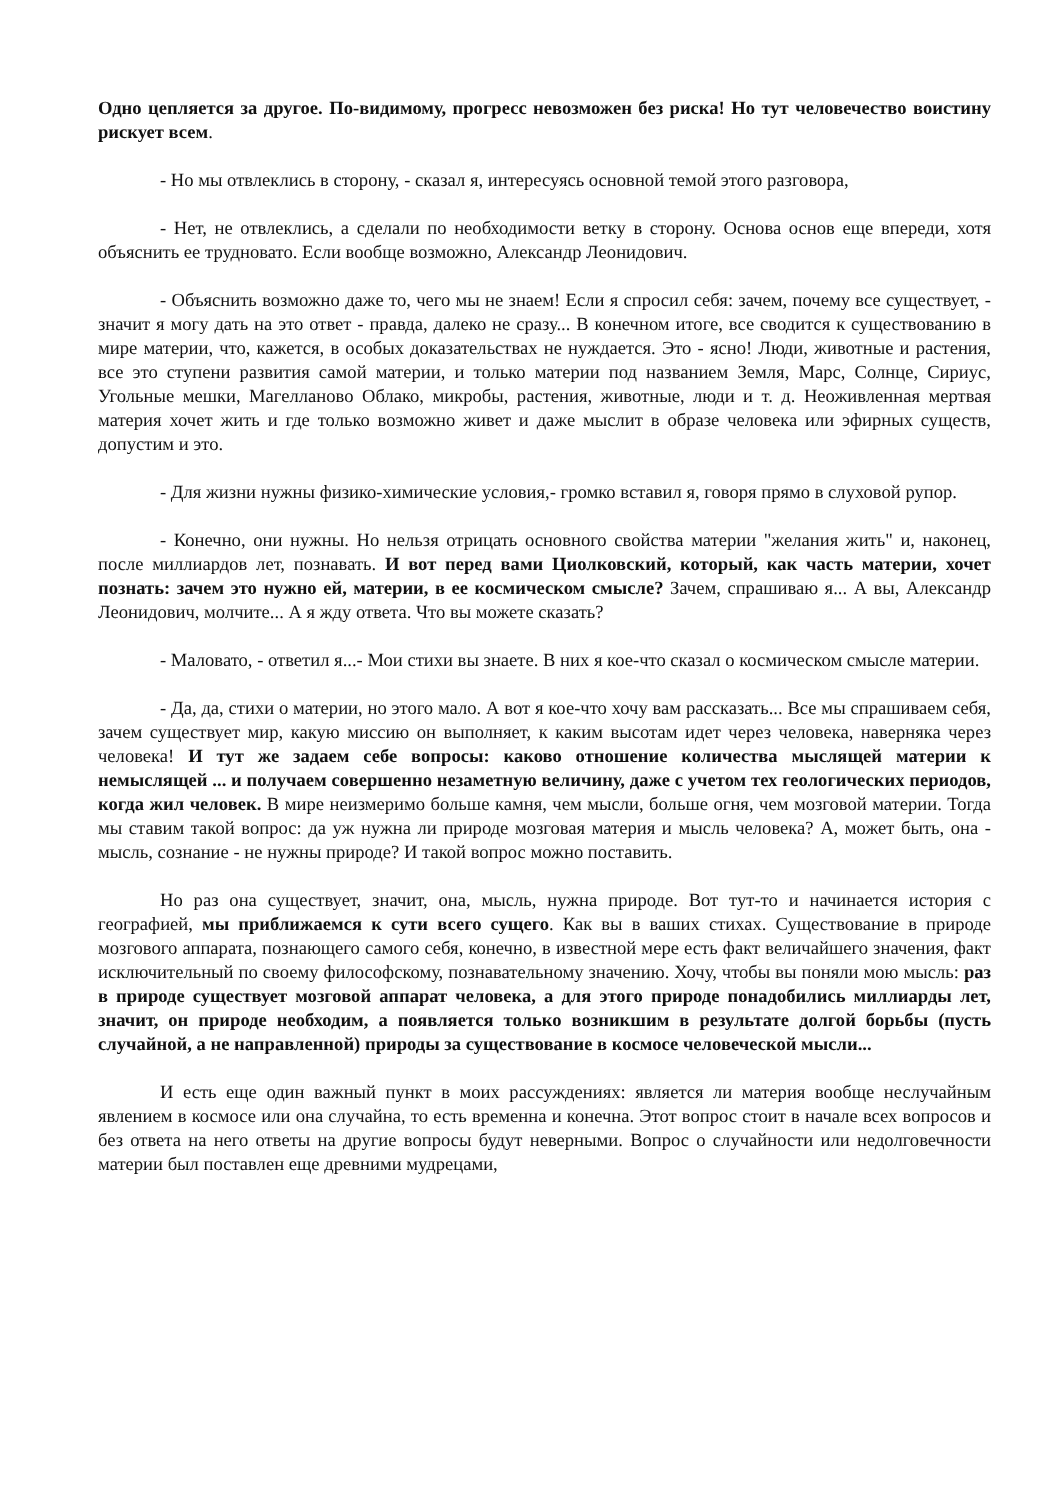Одно цепляется за другое. По-видимому, прогресс невозможен без риска! Но тут человечество воистину рискует всем.
- Но мы отвлеклись в сторону, - сказал я, интересуясь основной темой этого разговора,
- Нет, не отвлеклись, а сделали по необходимости ветку в сторону. Основа основ еще впереди, хотя объяснить ее трудновато. Если вообще возможно, Александр Леонидович.
- Объяснить возможно даже то, чего мы не знаем! Если я спросил себя: зачем, почему все существует, - значит я могу дать на это ответ - правда, далеко не сразу... В конечном итоге, все сводится к существованию в мире материи, что, кажется, в особых доказательствах не нуждается. Это - ясно! Люди, животные и растения, все это ступени развития самой материи, и только материи под названием Земля, Марс, Солнце, Сириус, Угольные мешки, Магелланово Облако, микробы, растения, животные, люди и т. д. Неоживленная мертвая материя хочет жить и где только возможно живет и даже мыслит в образе человека или эфирных существ, допустим и это.
- Для жизни нужны физико-химические условия,- громко вставил я, говоря прямо в слуховой рупор.
- Конечно, они нужны. Но нельзя отрицать основного свойства материи "желания жить" и, наконец, после миллиардов лет, познавать. И вот перед вами Циолковский, который, как часть материи, хочет познать: зачем это нужно ей, материи, в ее космическом смысле? Зачем, спрашиваю я... А вы, Александр Леонидович, молчите... А я жду ответа. Что вы можете сказать?
- Маловато, - ответил я...- Мои стихи вы знаете. В них я кое-что сказал о космическом смысле материи.
- Да, да, стихи о материи, но этого мало. А вот я кое-что хочу вам рассказать... Все мы спрашиваем себя, зачем существует мир, какую миссию он выполняет, к каким высотам идет через человека, наверняка через человека! И тут же задаем себе вопросы: каково отношение количества мыслящей материи к немыслящей ... и получаем совершенно незаметную величину, даже с учетом тех геологических периодов, когда жил человек. В мире неизмеримо больше камня, чем мысли, больше огня, чем мозговой материи. Тогда мы ставим такой вопрос: да уж нужна ли природе мозговая материя и мысль человека? А, может быть, она - мысль, сознание - не нужны природе? И такой вопрос можно поставить.
Но раз она существует, значит, она, мысль, нужна природе. Вот тут-то и начинается история с географией, мы приближаемся к сути всего сущего. Как вы в ваших стихах. Существование в природе мозгового аппарата, познающего самого себя, конечно, в известной мере есть факт величайшего значения, факт исключительный по своему философскому, познавательному значению. Хочу, чтобы вы поняли мою мысль: раз в природе существует мозговой аппарат человека, а для этого природе понадобились миллиарды лет, значит, он природе необходим, а появляется только возникшим в результате долгой борьбы (пусть случайной, а не направленной) природы за существование в космосе человеческой мысли...
И есть еще один важный пункт в моих рассуждениях: является ли материя вообще неслучайным явлением в космосе или она случайна, то есть временна и конечна. Этот вопрос стоит в начале всех вопросов и без ответа на него ответы на другие вопросы будут неверными. Вопрос о случайности или недолговечности материи был поставлен еще древними мудрецами,